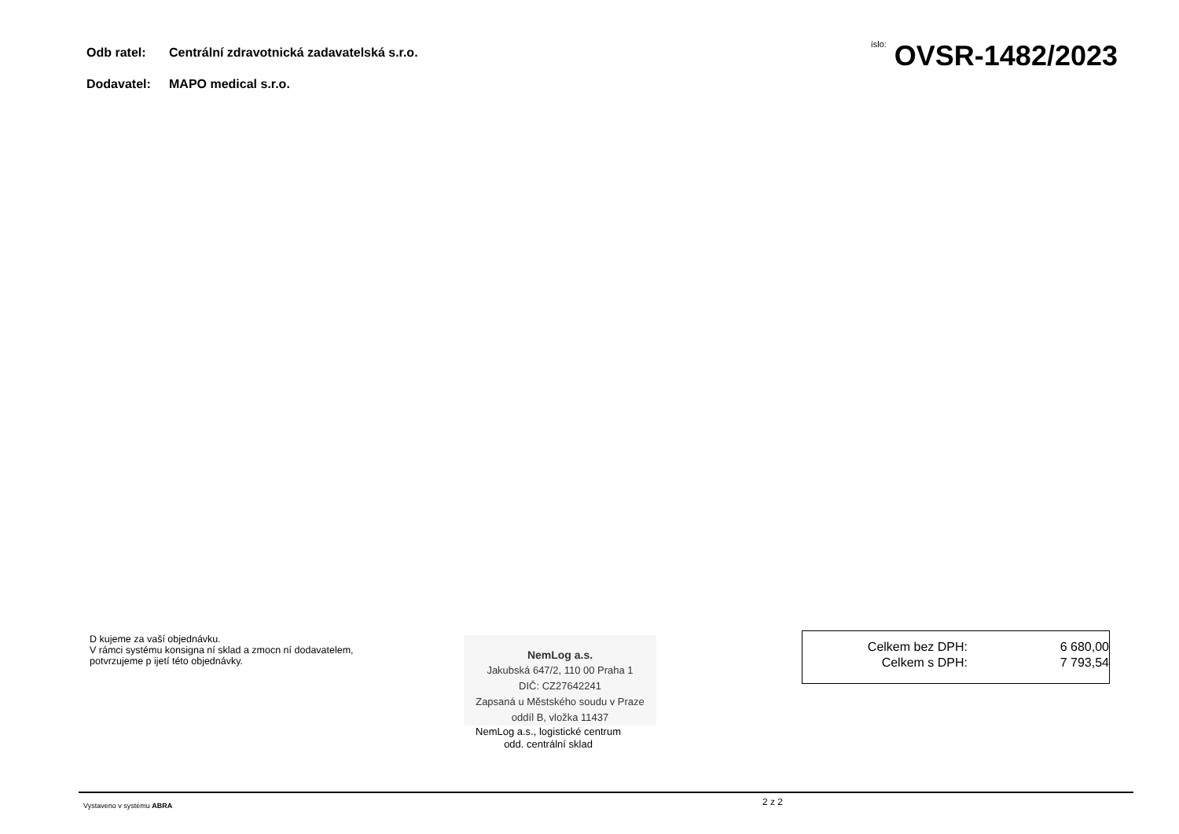Odb ratel: Centrální zdravotnická zadavatelská s.r.o.
Dodavatel: MAPO medical s.r.o.
íslo: OVSR-1482/2023
D kujeme za vaší objednávku.
V rámci systému konsigna ní sklad a zmocn ní dodavatelem,
potvrzujeme p ijetí této objednávky.
NemLog a.s.
Jakubská 647/2, 110 00 Praha 1
DIČ: CZ27642241
Zapsaná u Městského soudu v Praze
oddíl B, vložka 11437
NemLog a.s., logistické centrum
odd. centrální sklad
| Celkem bez DPH: | 6 680,00 |
| Celkem s DPH: | 7 793,54 |
Vystaveno v systému ABRA 2 z 2